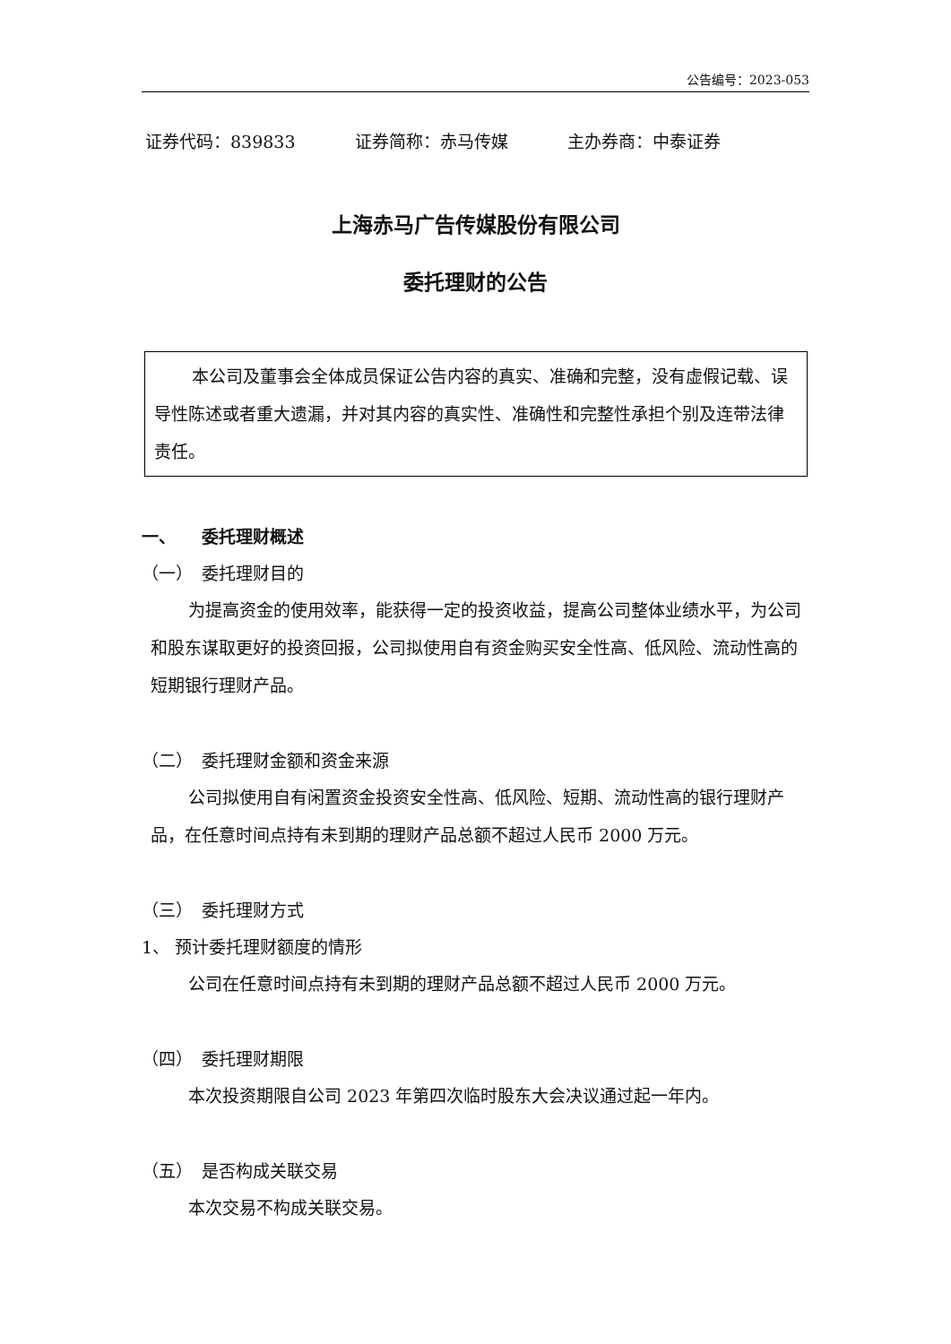公告编号：2023-053
证券代码：839833 证券简称：赤马传媒 主办券商：中泰证券
上海赤马广告传媒股份有限公司
委托理财的公告
本公司及董事会全体成员保证公告内容的真实、准确和完整，没有虚假记载、误导性陈述或者重大遗漏，并对其内容的真实性、准确性和完整性承担个别及连带法律责任。
一、　　委托理财概述
（一）　委托理财目的
为提高资金的使用效率，能获得一定的投资收益，提高公司整体业绩水平，为公司和股东谋取更好的投资回报，公司拟使用自有资金购买安全性高、低风险、流动性高的短期银行理财产品。
（二）　委托理财金额和资金来源
公司拟使用自有闲置资金投资安全性高、低风险、短期、流动性高的银行理财产品，在任意时间点持有未到期的理财产品总额不超过人民币 2000 万元。
（三）　委托理财方式
1、 预计委托理财额度的情形
公司在任意时间点持有未到期的理财产品总额不超过人民币 2000 万元。
（四）　委托理财期限
本次投资期限自公司 2023 年第四次临时股东大会决议通过起一年内。
（五）　是否构成关联交易
本次交易不构成关联交易。